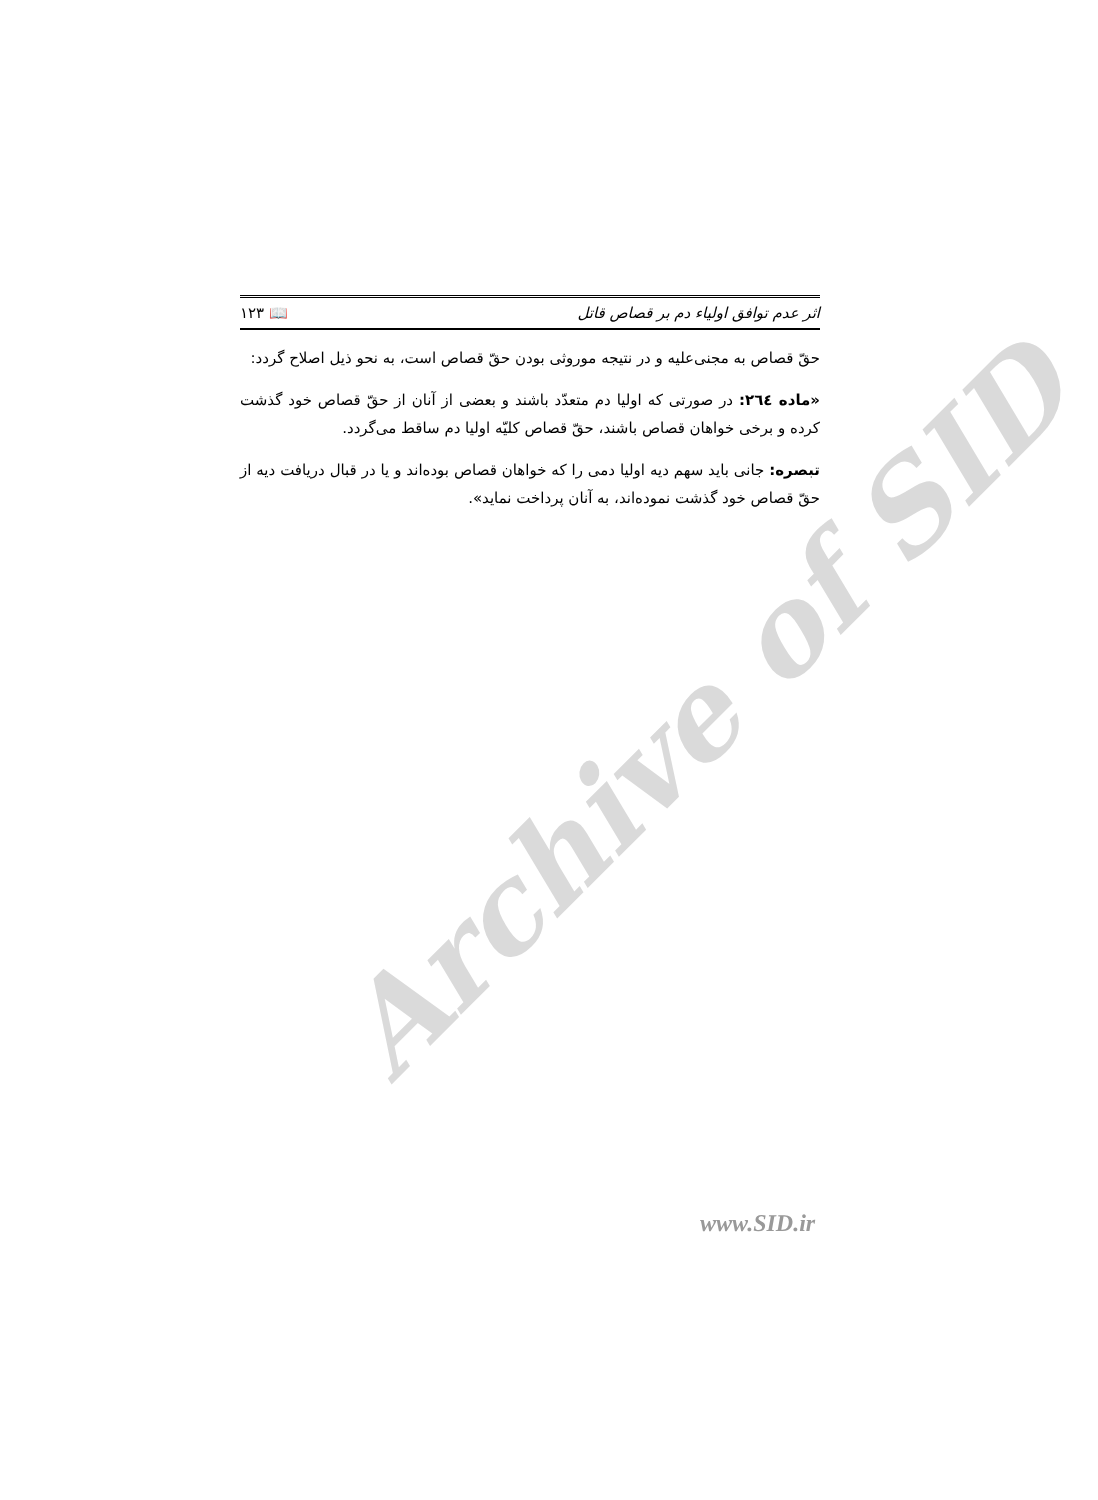Archive of SID
اثر عدم توافق اولیاء دم بر قصاص قاتل 📖 ۱۲۳
حقّ قصاص به مجنی‌علیه و در نتیجه موروثی بودن حقّ قصاص است، به نحو ذیل اصلاح گردد:
«ماده ٢٦٤: در صورتی که اولیا دم متعدّد باشند و بعضی از آنان از حقّ قصاص خود گذشت کرده و برخی خواهان قصاص باشند، حقّ قصاص کلیّه اولیا دم ساقط می‌گردد.
تبصره: جانی باید سهم دیه اولیا دمی را که خواهان قصاص بوده‌اند و یا در قبال دریافت دیه از حقّ قصاص خود گذشت نموده‌اند، به آنان پرداخت نماید».
www.SID.ir